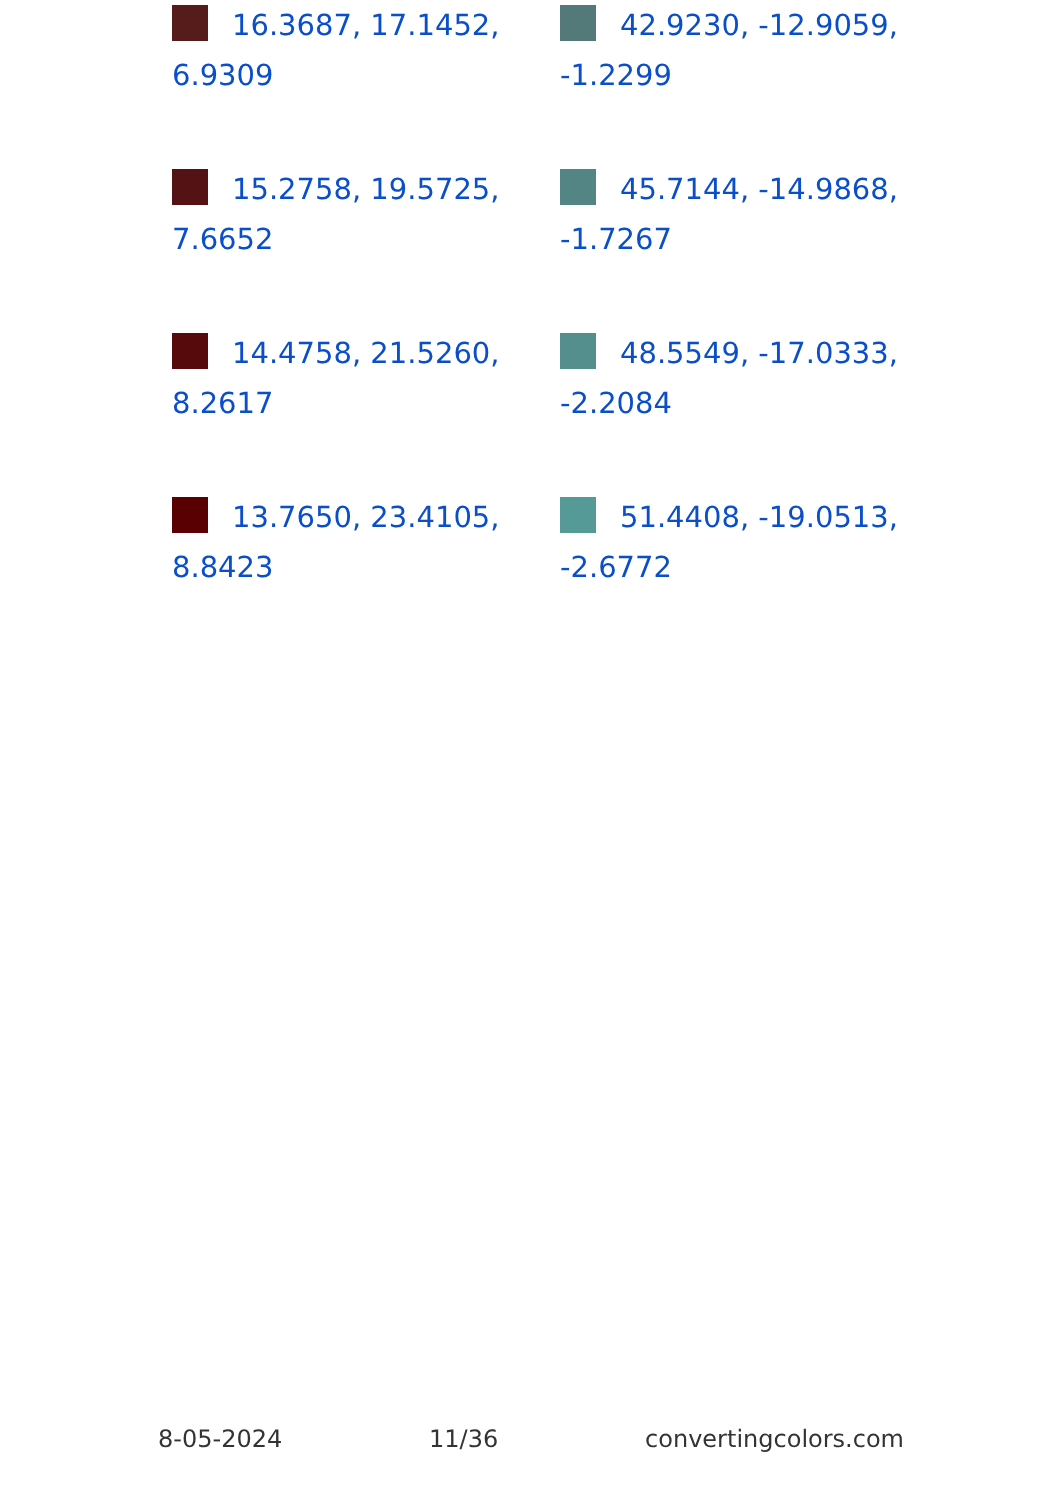16.3687, 17.1452, 6.9309
42.9230, -12.9059, -1.2299
15.2758, 19.5725, 7.6652
45.7144, -14.9868, -1.7267
14.4758, 21.5260, 8.2617
48.5549, -17.0333, -2.2084
13.7650, 23.4105, 8.8423
51.4408, -19.0513, -2.6772
8-05-2024 11/36 convertingcolors.com